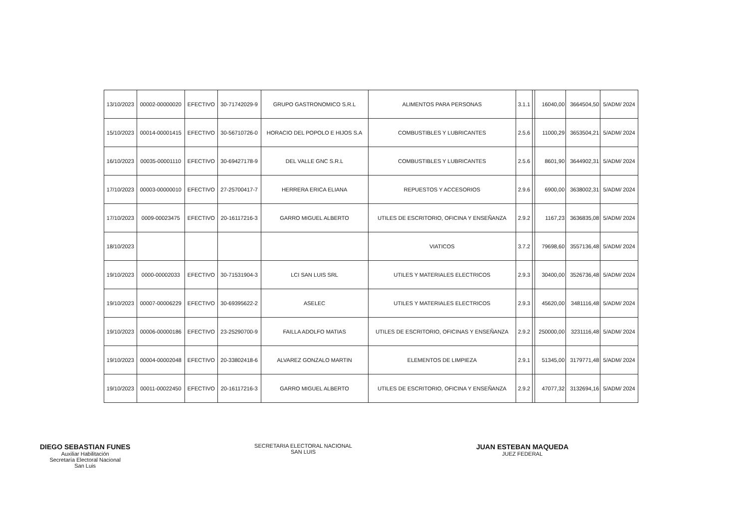| 13/10/2023 | 00002-00000020 | EFECTIVO | 30-71742029-9 | GRUPO GASTRONOMICO S.R.L | ALIMENTOS PARA PERSONAS | 3.1.1 | | 16040,00 | 3664504,50 | 5/ADM/ 2024 |
| 15/10/2023 | 00014-00001415 | EFECTIVO | 30-56710726-0 | HORACIO DEL POPOLO E HIJOS S.A | COMBUSTIBLES Y LUBRICANTES | 2.5.6 | | 11000,29 | 3653504,21 | 5/ADM/ 2024 |
| 16/10/2023 | 00035-00001110 | EFECTIVO | 30-69427178-9 | DEL VALLE GNC S.R.L | COMBUSTIBLES Y LUBRICANTES | 2.5.6 | | 8601,90 | 3644902,31 | 5/ADM/ 2024 |
| 17/10/2023 | 00003-00000010 | EFECTIVO | 27-25700417-7 | HERRERA ERICA ELIANA | REPUESTOS Y ACCESORIOS | 2.9.6 | | 6900,00 | 3638002,31 | 5/ADM/ 2024 |
| 17/10/2023 | 0009-00023475 | EFECTIVO | 20-16117216-3 | GARRO MIGUEL ALBERTO | UTILES DE ESCRITORIO, OFICINA Y ENSEÑANZA | 2.9.2 | | 1167,23 | 3636835,08 | 5/ADM/ 2024 |
| 18/10/2023 | | | | | VIATICOS | 3.7.2 | | 79698,60 | 3557136,48 | 5/ADM/ 2024 |
| 19/10/2023 | 0000-00002033 | EFECTIVO | 30-71531904-3 | LCI SAN LUIS SRL | UTILES Y MATERIALES ELECTRICOS | 2.9.3 | | 30400,00 | 3526736,48 | 5/ADM/ 2024 |
| 19/10/2023 | 00007-00006229 | EFECTIVO | 30-69395622-2 | ASELEC | UTILES Y MATERIALES ELECTRICOS | 2.9.3 | | 45620,00 | 3481116,48 | 5/ADM/ 2024 |
| 19/10/2023 | 00006-00000186 | EFECTIVO | 23-25290700-9 | FAILLA ADOLFO MATIAS | UTILES DE ESCRITORIO, OFICINAS Y ENSEÑANZA | 2.9.2 | | 250000,00 | 3231116,48 | 5/ADM/ 2024 |
| 19/10/2023 | 00004-00002048 | EFECTIVO | 20-33802418-6 | ALVAREZ GONZALO MARTIN | ELEMENTOS DE LIMPIEZA | 2.9.1 | | 51345,00 | 3179771,48 | 5/ADM/ 2024 |
| 19/10/2023 | 00011-00022450 | EFECTIVO | 20-16117216-3 | GARRO MIGUEL ALBERTO | UTILES DE ESCRITORIO, OFICINA Y ENSEÑANZA | 2.9.2 | | 47077,32 | 3132694,16 | 5/ADM/ 2024 |
DIEGO SEBASTIAN FUNES
Auxiliar Habilitación
Secretaría Electoral Nacional
San Luis
SECRETARIA ELECTORAL NACIONAL
SAN LUIS
JUAN ESTEBAN MAQUEDA
JUEZ FEDERAL